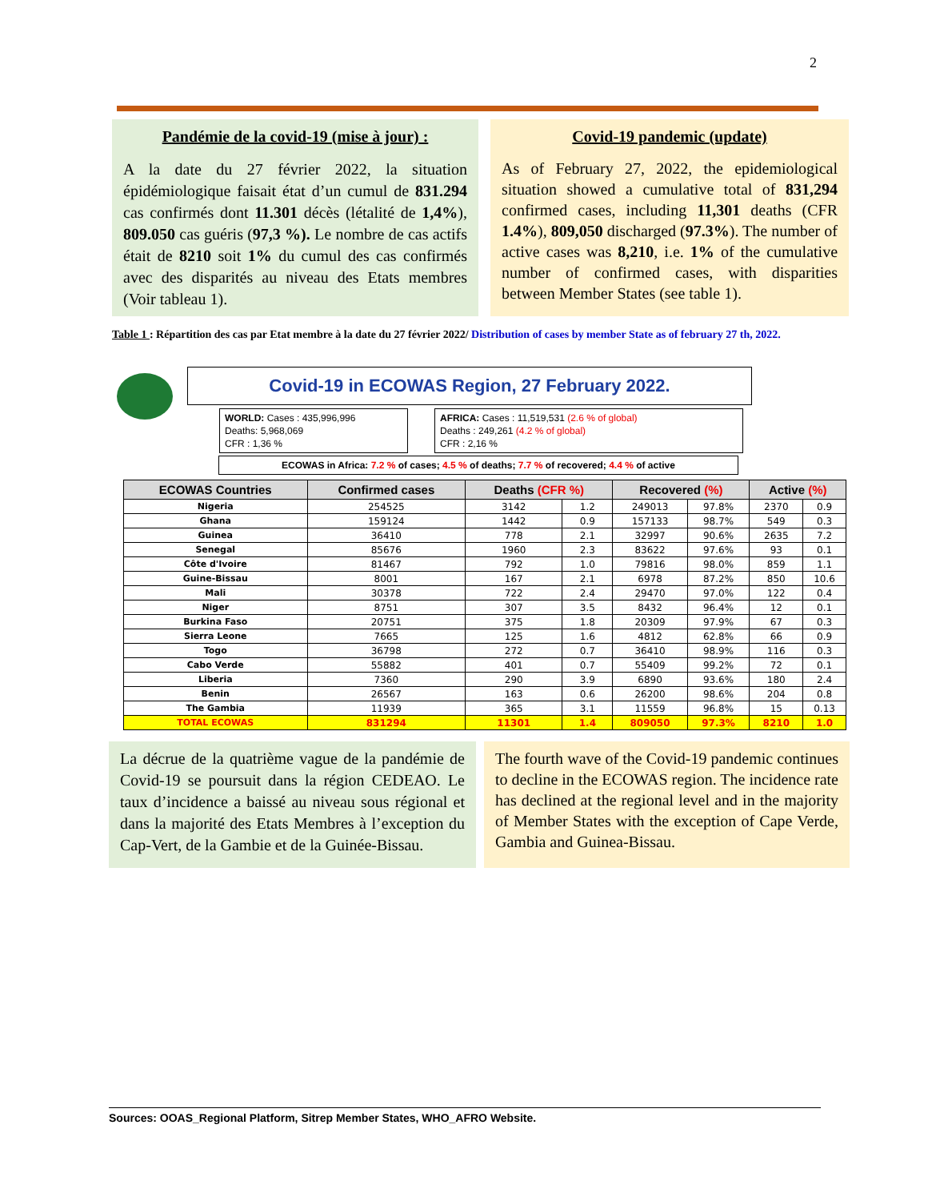2
Pandémie de la covid-19 (mise à jour) :
A la date du 27 février 2022, la situation épidémiologique faisait état d’un cumul de 831.294 cas confirmés dont 11.301 décès (létalité de 1,4%), 809.050 cas guéris (97,3 %). Le nombre de cas actifs était de 8210 soit 1% du cumul des cas confirmés avec des disparités au niveau des Etats membres (Voir tableau 1).
Covid-19 pandemic (update)
As of February 27, 2022, the epidemiological situation showed a cumulative total of 831,294 confirmed cases, including 11,301 deaths (CFR 1.4%), 809,050 discharged (97.3%). The number of active cases was 8,210, i.e. 1% of the cumulative number of confirmed cases, with disparities between Member States (see table 1).
Table 1 : Répartition des cas par Etat membre à la date du 27 février 2022/ Distribution of cases by member State as of february 27 th, 2022.
Covid-19 in ECOWAS Region, 27 February 2022.
WORLD: Cases : 435,996,996
Deaths: 5,968,069
CFR : 1,36 %
AFRICA: Cases : 11,519,531 (2.6 % of global)
Deaths : 249,261 (4.2 % of global)
CFR : 2,16 %
ECOWAS in Africa: 7.2 % of cases; 4.5 % of deaths; 7.7 % of recovered; 4.4 % of active
| ECOWAS Countries | Confirmed cases | Deaths (CFR %) | | Recovered (%) | | Active (%) | |
| --- | --- | --- | --- | --- | --- | --- | --- |
| Nigeria | 254525 | 3142 | 1.2 | 249013 | 97.8% | 2370 | 0.9 |
| Ghana | 159124 | 1442 | 0.9 | 157133 | 98.7% | 549 | 0.3 |
| Guinea | 36410 | 778 | 2.1 | 32997 | 90.6% | 2635 | 7.2 |
| Senegal | 85676 | 1960 | 2.3 | 83622 | 97.6% | 93 | 0.1 |
| Côte d'Ivoire | 81467 | 792 | 1.0 | 79816 | 98.0% | 859 | 1.1 |
| Guine-Bissau | 8001 | 167 | 2.1 | 6978 | 87.2% | 850 | 10.6 |
| Mali | 30378 | 722 | 2.4 | 29470 | 97.0% | 122 | 0.4 |
| Niger | 8751 | 307 | 3.5 | 8432 | 96.4% | 12 | 0.1 |
| Burkina Faso | 20751 | 375 | 1.8 | 20309 | 97.9% | 67 | 0.3 |
| Sierra Leone | 7665 | 125 | 1.6 | 4812 | 62.8% | 66 | 0.9 |
| Togo | 36798 | 272 | 0.7 | 36410 | 98.9% | 116 | 0.3 |
| Cabo Verde | 55882 | 401 | 0.7 | 55409 | 99.2% | 72 | 0.1 |
| Liberia | 7360 | 290 | 3.9 | 6890 | 93.6% | 180 | 2.4 |
| Benin | 26567 | 163 | 0.6 | 26200 | 98.6% | 204 | 0.8 |
| The Gambia | 11939 | 365 | 3.1 | 11559 | 96.8% | 15 | 0.13 |
| TOTAL ECOWAS | 831294 | 11301 | 1.4 | 809050 | 97.3% | 8210 | 1.0 |
La décrue de la quatrième vague de la pandémie de Covid-19 se poursuit dans la région CEDEAO. Le taux d’incidence a baissé au niveau sous régional et dans la majorité des Etats Membres à l’exception du Cap-Vert, de la Gambie et de la Guinée-Bissau.
The fourth wave of the Covid-19 pandemic continues to decline in the ECOWAS region. The incidence rate has declined at the regional level and in the majority of Member States with the exception of Cape Verde, Gambia and Guinea-Bissau.
Sources: OOAS_Regional Platform, Sitrep Member States, WHO_AFRO Website.